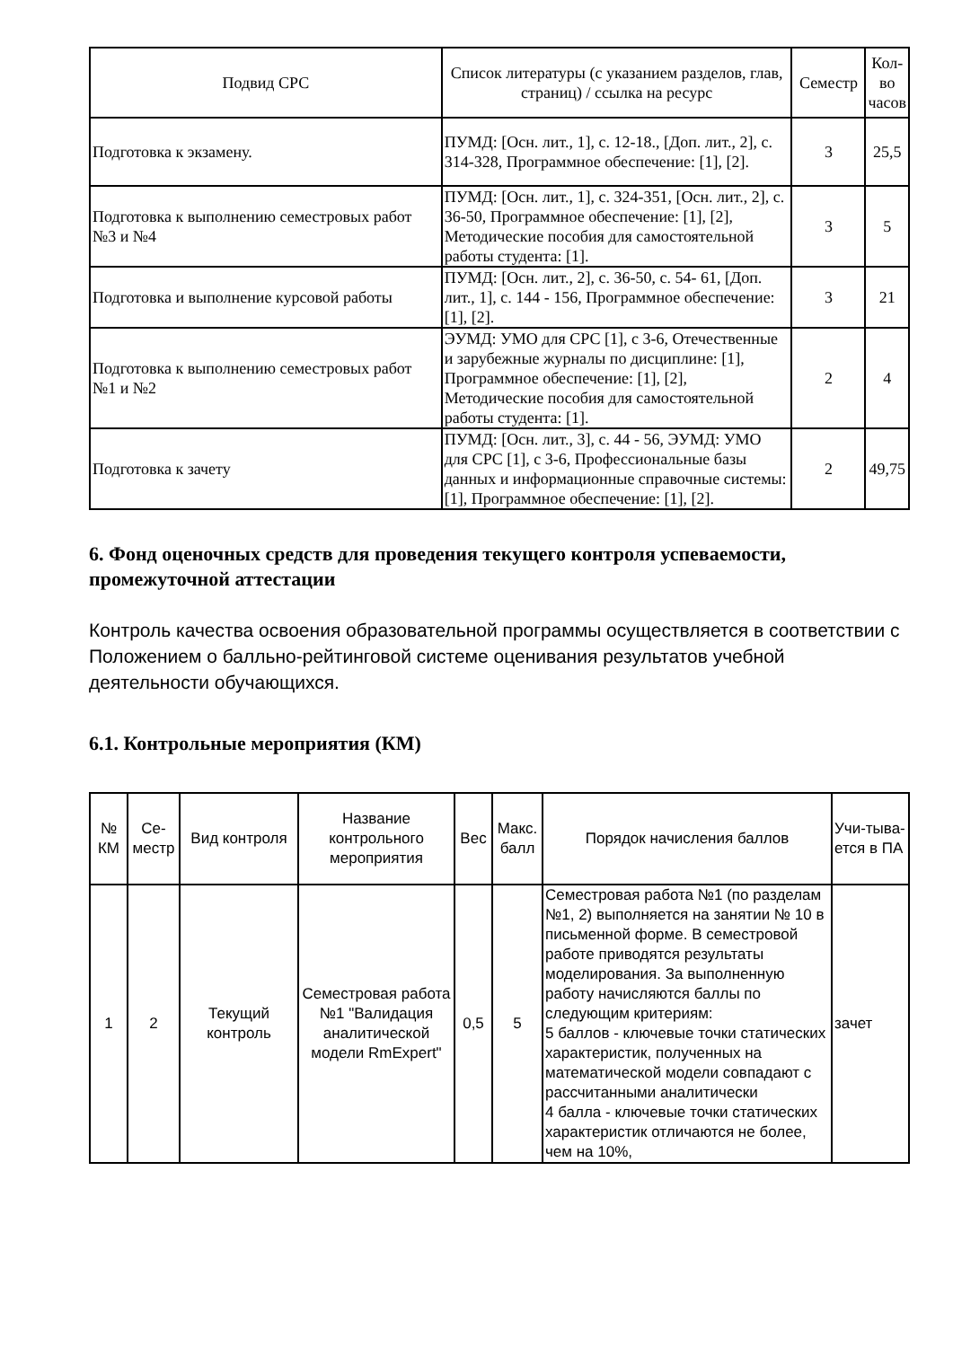| Подвид СРС | Список литературы (с указанием разделов, глав, страниц) / ссылка на ресурс | Семестр | Кол-во часов |
| --- | --- | --- | --- |
| Подготовка к экзамену. | ПУМД: [Осн. лит., 1], с. 12-18., [Доп. лит., 2], с. 314-328, Программное обеспечение: [1], [2]. | 3 | 25,5 |
| Подготовка к выполнению семестровых работ №3 и №4 | ПУМД: [Осн. лит., 1], с. 324-351, [Осн. лит., 2], с. 36-50, Программное обеспечение: [1], [2], Методические пособия для самостоятельной работы студента: [1]. | 3 | 5 |
| Подготовка и выполнение курсовой работы | ПУМД: [Осн. лит., 2], с. 36-50, с. 54- 61, [Доп. лит., 1], с. 144 - 156, Программное обеспечение: [1], [2]. | 3 | 21 |
| Подготовка к выполнению семестровых работ №1 и №2 | ЭУМД: УМО для СРС [1], с 3-6, Отечественные и зарубежные журналы по дисциплине: [1], Программное обеспечение: [1], [2], Методические пособия для самостоятельной работы студента: [1]. | 2 | 4 |
| Подготовка к зачету | ПУМД: [Осн. лит., 3], с. 44 - 56, ЭУМД: УМО для СРС [1], с 3-6, Профессиональные базы данных и информационные справочные системы: [1], Программное обеспечение: [1], [2]. | 2 | 49,75 |
6. Фонд оценочных средств для проведения текущего контроля успеваемости, промежуточной аттестации
Контроль качества освоения образовательной программы осуществляется в соответствии с Положением о балльно-рейтинговой системе оценивания результатов учебной деятельности обучающихся.
6.1. Контрольные мероприятия (КМ)
| № КМ | Се-местр | Вид контроля | Название контрольного мероприятия | Вес | Макс. балл | Порядок начисления баллов | Учи-тыва-ется в ПА |
| --- | --- | --- | --- | --- | --- | --- | --- |
| 1 | 2 | Текущий контроль | Семестровая работа №1 "Валидация аналитической модели RmExpert" | 0,5 | 5 | Семестровая работа №1 (по разделам №1, 2) выполняется на занятии № 10 в письменной форме. В семестровой работе приводятся результаты моделирования. За выполненную работу начисляются баллы по следующим критериям: 5 баллов - ключевые точки статических характеристик, полученных на математической модели совпадают с рассчитанными аналитически 4 балла - ключевые точки статических характеристик отличаются не более, чем на 10%, | зачет |